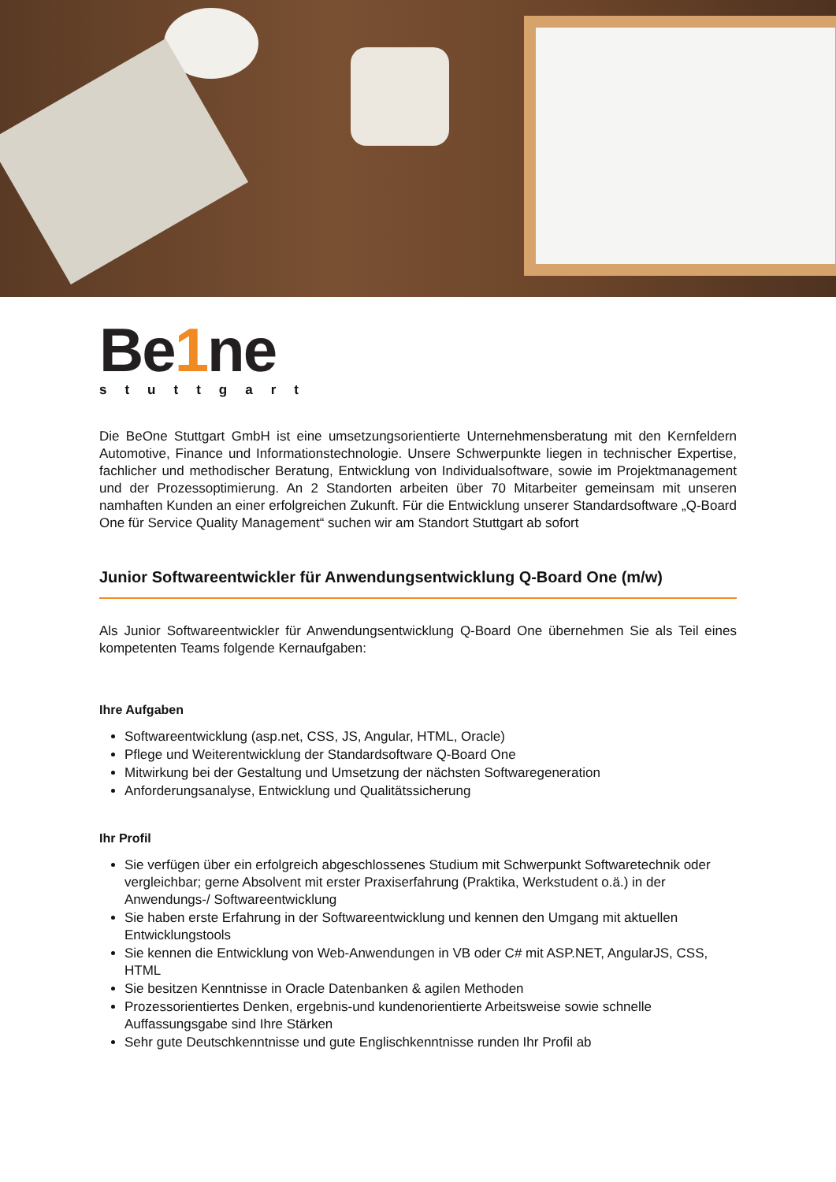Be1ne
stuttgart
Die BeOne Stuttgart GmbH ist eine umsetzungsorientierte Unternehmensberatung mit den Kernfeldern Automotive, Finance und Informationstechnologie. Unsere Schwerpunkte liegen in technischer Expertise, fachlicher und methodischer Beratung, Entwicklung von Individualsoftware, sowie im Projektmanagement und der Prozessoptimierung. An 2 Standorten arbeiten über 70 Mitarbeiter gemeinsam mit unseren namhaften Kunden an einer erfolgreichen Zukunft. Für die Entwicklung unserer Standardsoftware „Q-Board One für Service Quality Management“ suchen wir am Standort Stuttgart ab sofort
Junior Softwareentwickler für Anwendungsentwicklung Q-Board One (m/w)
Als Junior Softwareentwickler für Anwendungsentwicklung Q-Board One übernehmen Sie als Teil eines kompetenten Teams folgende Kernaufgaben:
Ihre Aufgaben
Softwareentwicklung (asp.net, CSS, JS, Angular, HTML, Oracle)
Pflege und Weiterentwicklung der Standardsoftware Q-Board One
Mitwirkung bei der Gestaltung und Umsetzung der nächsten Softwaregeneration
Anforderungsanalyse, Entwicklung und Qualitätssicherung
Ihr Profil
Sie verfügen über ein erfolgreich abgeschlossenes Studium mit Schwerpunkt Softwaretechnik oder vergleichbar; gerne Absolvent mit erster Praxiserfahrung (Praktika, Werkstudent o.ä.) in der Anwendungs-/ Softwareentwicklung
Sie haben erste Erfahrung in der Softwareentwicklung und kennen den Umgang mit aktuellen Entwicklungstools
Sie kennen die Entwicklung von Web-Anwendungen in VB oder C# mit ASP.NET, AngularJS, CSS, HTML
Sie besitzen Kenntnisse in Oracle Datenbanken & agilen Methoden
Prozessorientiertes Denken, ergebnis-und kundenorientierte Arbeitsweise sowie schnelle Auffassungsgabe sind Ihre Stärken
Sehr gute Deutschkenntnisse und gute Englischkenntnisse runden Ihr Profil ab